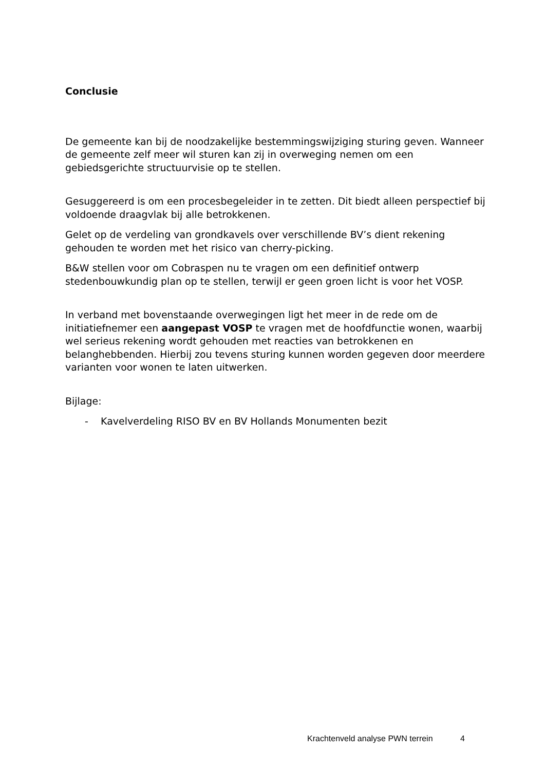Conclusie
De gemeente kan bij de noodzakelijke bestemmingswijziging sturing geven. Wanneer de gemeente zelf meer wil sturen kan zij in overweging nemen om een gebiedsgerichte structuurvisie op te stellen.
Gesuggereerd is om een procesbegeleider in te zetten. Dit biedt alleen perspectief bij voldoende draagvlak bij alle betrokkenen.
Gelet op de verdeling van grondkavels over verschillende BV’s dient rekening gehouden te worden met het risico van cherry-picking.
B&W stellen voor om Cobraspen nu te vragen om een definitief ontwerp stedenbouwkundig plan op te stellen, terwijl er geen groen licht is voor het VOSP.
In verband met bovenstaande overwegingen ligt het meer in de rede om de initiatiefnemer een aangepast VOSP te vragen met de hoofdfunctie wonen, waarbij wel serieus rekening wordt gehouden met reacties van betrokkenen en belanghebbenden. Hierbij zou tevens sturing kunnen worden gegeven door meerdere varianten voor wonen te laten uitwerken.
Bijlage:
- Kavelverdeling RISO BV en BV Hollands Monumenten bezit
Krachtenveld analyse PWN terrein 4